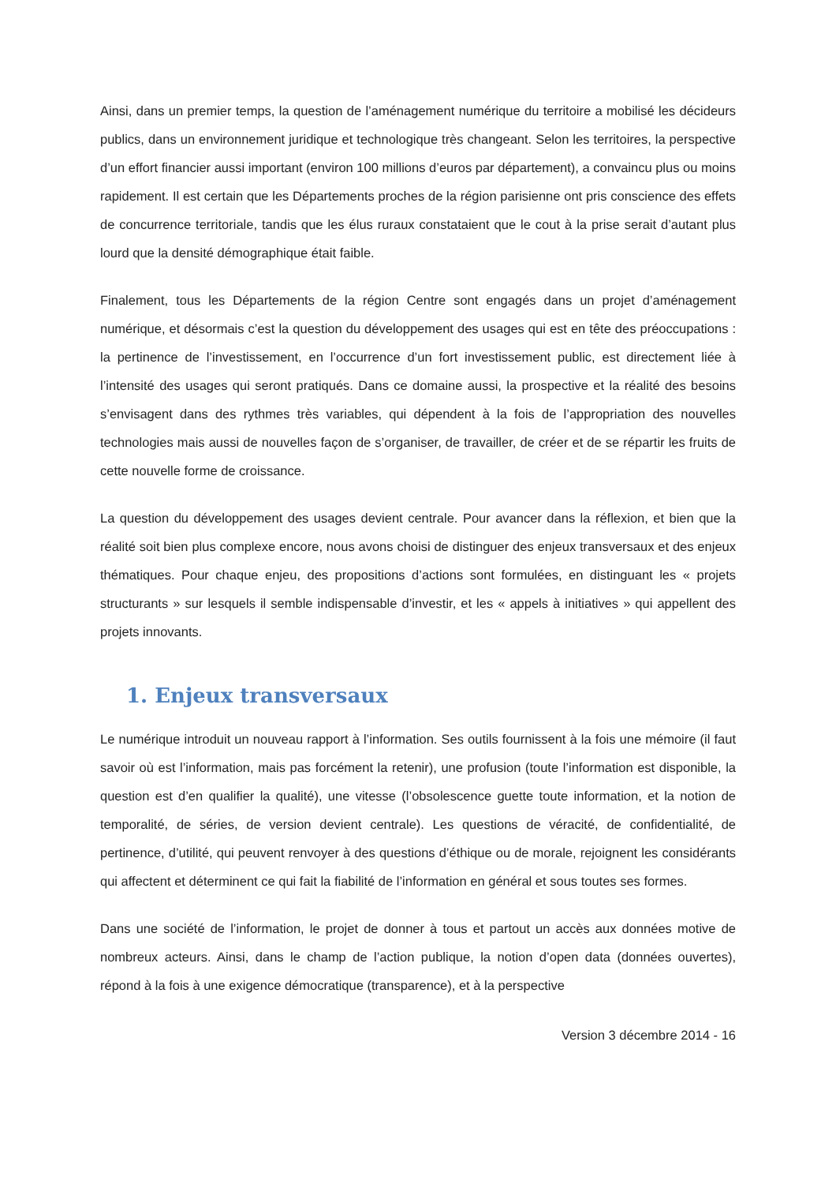Ainsi, dans un premier temps, la question de l’aménagement numérique du territoire a mobilisé les décideurs publics, dans un environnement juridique et technologique très changeant. Selon les territoires, la perspective d’un effort financier aussi important (environ 100 millions d’euros par département), a convaincu plus ou moins rapidement. Il est certain que les Départements proches de la région parisienne ont pris conscience des effets de concurrence territoriale, tandis que les élus ruraux constataient que le cout à la prise serait d’autant plus lourd que la densité démographique était faible.
Finalement, tous les Départements de la région Centre sont engagés dans un projet d’aménagement numérique, et désormais c’est la question du développement des usages qui est en tête des préoccupations : la pertinence de l’investissement, en l’occurrence d’un fort investissement public, est directement liée à l’intensité des usages qui seront pratiqués. Dans ce domaine aussi, la prospective et la réalité des besoins s’envisagent dans des rythmes très variables, qui dépendent à la fois de l’appropriation des nouvelles technologies mais aussi de nouvelles façon de s’organiser, de travailler, de créer et de se répartir les fruits de cette nouvelle forme de croissance.
La question du développement des usages devient centrale. Pour avancer dans la réflexion, et bien que la réalité soit bien plus complexe encore, nous avons choisi de distinguer des enjeux transversaux et des enjeux thématiques. Pour chaque enjeu, des propositions d’actions sont formulées, en distinguant les « projets structurants » sur lesquels il semble indispensable d’investir, et les « appels à initiatives » qui appellent des projets innovants.
1. Enjeux transversaux
Le numérique introduit un nouveau rapport à l’information. Ses outils fournissent à la fois une mémoire (il faut savoir où est l’information, mais pas forcément la retenir), une profusion (toute l’information est disponible, la question est d’en qualifier la qualité), une vitesse (l’obsolescence guette toute information, et la notion de temporalité, de séries, de version devient centrale). Les questions de véracité, de confidentialité, de pertinence, d’utilité, qui peuvent renvoyer à des questions d’éthique ou de morale, rejoignent les considérants qui affectent et déterminent ce qui fait la fiabilité de l’information en général et sous toutes ses formes.
Dans une société de l’information, le projet de donner à tous et partout un accès aux données motive de nombreux acteurs. Ainsi, dans le champ de l’action publique, la notion d’open data (données ouvertes), répond à la fois à une exigence démocratique (transparence), et à la perspective
Version 3 décembre 2014 - 16